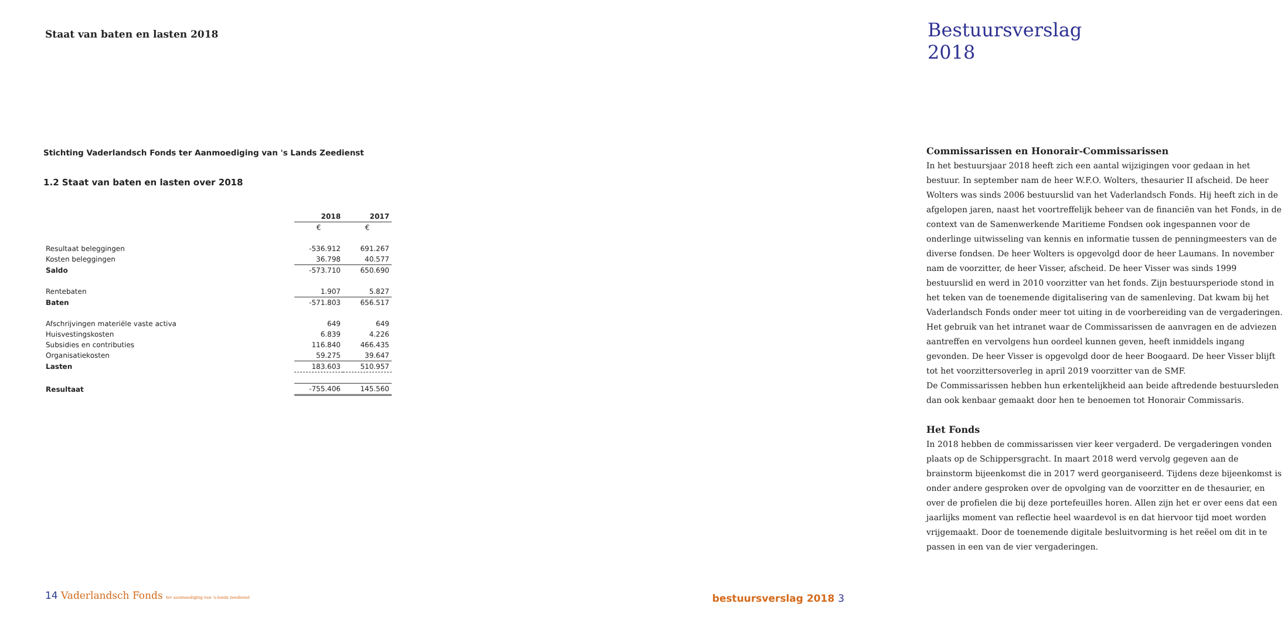Staat van baten en lasten 2018
Stichting Vaderlandsch Fonds ter Aanmoediging van 's Lands Zeedienst
1.2 Staat van baten en lasten over 2018
| | 2018 | 2017 |
| --- | --- | --- |
| | € | € |
| Resultaat beleggingen | -536.912 | 691.267 |
| Kosten beleggingen | 36.798 | 40.577 |
| Saldo | -573.710 | 650.690 |
| Rentebaten | 1.907 | 5.827 |
| Baten | -571.803 | 656.517 |
| Afschrijvingen materiële vaste activa | 649 | 649 |
| Huisvestingskosten | 6.839 | 4.226 |
| Subsidies en contributies | 116.840 | 466.435 |
| Organisatiekosten | 59.275 | 39.647 |
| Lasten | 183.603 | 510.957 |
| Resultaat | -755.406 | 145.560 |
14 Vaderlandsch Fonds ter aanmoediging van 's-lands zeedienst
Bestuursverslag 2018
Commissarissen en Honorair-Commissarissen
In het bestuursjaar 2018 heeft zich een aantal wijzigingen voor gedaan in het bestuur. In september nam de heer W.F.O. Wolters, thesaurier II afscheid. De heer Wolters was sinds 2006 bestuurslid van het Vaderlandsch Fonds. Hij heeft zich in de afgelopen jaren, naast het voortreffelijk beheer van de financiën van het Fonds, in de context van de Samenwerkende Maritieme Fondsen ook ingespannen voor de onderlinge uitwisseling van kennis en informatie tussen de penningmeesters van de diverse fondsen. De heer Wolters is opgevolgd door de heer Laumans. In november nam de voorzitter, de heer Visser, afscheid. De heer Visser was sinds 1999 bestuurslid en werd in 2010 voorzitter van het fonds. Zijn bestuursperiode stond in het teken van de toenemende digitalisering van de samenleving. Dat kwam bij het Vaderlandsch Fonds onder meer tot uiting in de voorbereiding van de vergaderingen. Het gebruik van het intranet waar de Commissarissen de aanvragen en de adviezen aantreffen en vervolgens hun oordeel kunnen geven, heeft inmiddels ingang gevonden. De heer Visser is opgevolgd door de heer Boogaard. De heer Visser blijft tot het voorzittersoverleg in april 2019 voorzitter van de SMF.
De Commissarissen hebben hun erkentelijkheid aan beide aftredende bestuursleden dan ook kenbaar gemaakt door hen te benoemen tot Honorair Commissaris.
Het Fonds
In 2018 hebben de commissarissen vier keer vergaderd. De vergaderingen vonden plaats op de Schippersgracht. In maart 2018 werd vervolg gegeven aan de brainstorm bijeenkomst die in 2017 werd georganiseerd. Tijdens deze bijeenkomst is onder andere gesproken over de opvolging van de voorzitter en de thesaurier, en over de profielen die bij deze portefeuilles horen. Allen zijn het er over eens dat een jaarlijks moment van reflectie heel waardevol is en dat hiervoor tijd moet worden vrijgemaakt. Door de toenemende digitale besluitvorming is het reëel om dit in te passen in een van de vier vergaderingen.
bestuursverslag 2018 3